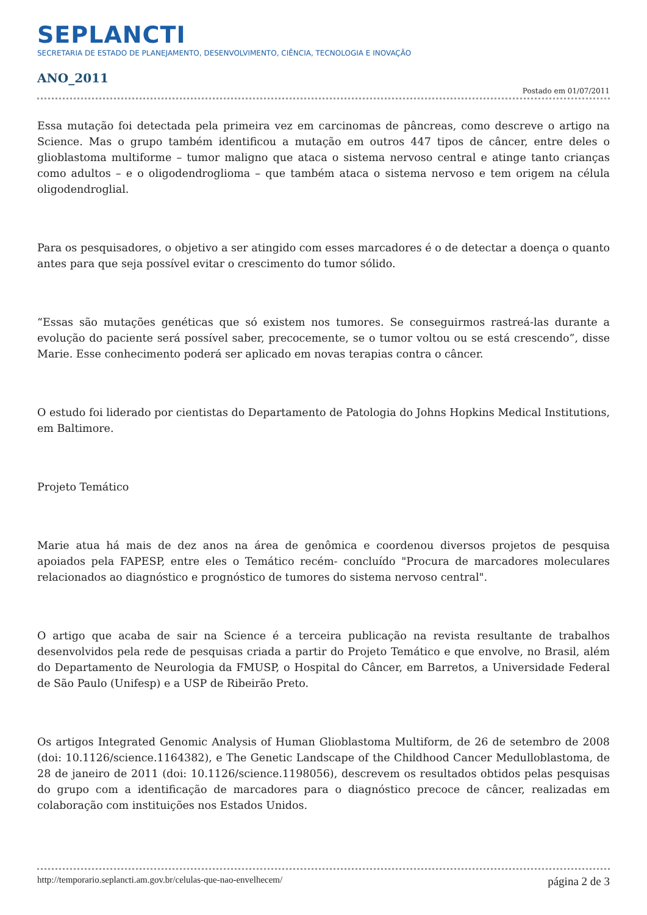SEPLANCTI
SECRETARIA DE ESTADO DE PLANEJAMENTO, DESENVOLVIMENTO, CIÊNCIA, TECNOLOGIA E INOVAÇÃO
ANO_2011
Postado em 01/07/2011
Essa mutação foi detectada pela primeira vez em carcinomas de pâncreas, como descreve o artigo na Science. Mas o grupo também identificou a mutação em outros 447 tipos de câncer, entre deles o glioblastoma multiforme – tumor maligno que ataca o sistema nervoso central e atinge tanto crianças como adultos – e o oligodendroglioma – que também ataca o sistema nervoso e tem origem na célula oligodendroglial.
Para os pesquisadores, o objetivo a ser atingido com esses marcadores é o de detectar a doença o quanto antes para que seja possível evitar o crescimento do tumor sólido.
“Essas são mutações genéticas que só existem nos tumores. Se conseguirmos rastreá-las durante a evolução do paciente será possível saber, precocemente, se o tumor voltou ou se está crescendo”, disse Marie. Esse conhecimento poderá ser aplicado em novas terapias contra o câncer.
O estudo foi liderado por cientistas do Departamento de Patologia do Johns Hopkins Medical Institutions, em Baltimore.
Projeto Temático
Marie atua há mais de dez anos na área de genômica e coordenou diversos projetos de pesquisa apoiados pela FAPESP, entre eles o Temático recém- concluído "Procura de marcadores moleculares relacionados ao diagnóstico e prognóstico de tumores do sistema nervoso central".
O artigo que acaba de sair na Science é a terceira publicação na revista resultante de trabalhos desenvolvidos pela rede de pesquisas criada a partir do Projeto Temático e que envolve, no Brasil, além do Departamento de Neurologia da FMUSP, o Hospital do Câncer, em Barretos, a Universidade Federal de São Paulo (Unifesp) e a USP de Ribeirão Preto.
Os artigos Integrated Genomic Analysis of Human Glioblastoma Multiform, de 26 de setembro de 2008 (doi: 10.1126/science.1164382), e The Genetic Landscape of the Childhood Cancer Medulloblastoma, de 28 de janeiro de 2011 (doi: 10.1126/science.1198056), descrevem os resultados obtidos pelas pesquisas do grupo com a identificação de marcadores para o diagnóstico precoce de câncer, realizadas em colaboração com instituições nos Estados Unidos.
http://temporario.seplancti.am.gov.br/celulas-que-nao-envelhecem/ página 2 de 3